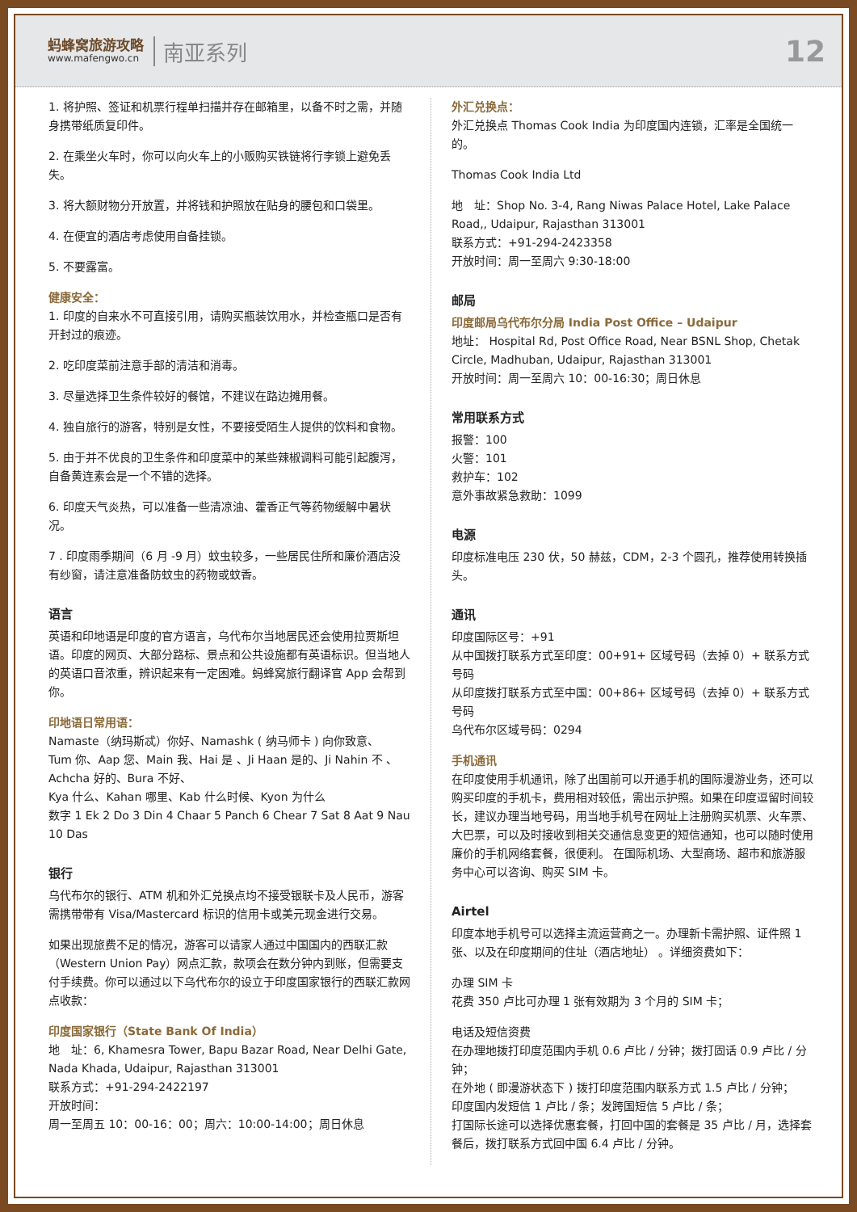蚂蜂窝旅游攻略
www.mafengwo.cn
南亚系列
12
1. 将护照、签证和机票行程单扫描并存在邮箱里，以备不时之需，并随身携带纸质复印件。
2. 在乘坐火车时，你可以向火车上的小贩购买铁链将行李锁上避免丢失。
3. 将大额财物分开放置，并将钱和护照放在贴身的腰包和口袋里。
4. 在便宜的酒店考虑使用自备挂锁。
5. 不要露富。
健康安全：
1. 印度的自来水不可直接引用，请购买瓶装饮用水，并检查瓶口是否有开封过的痕迹。
2. 吃印度菜前注意手部的清洁和消毒。
3. 尽量选择卫生条件较好的餐馆，不建议在路边摊用餐。
4. 独自旅行的游客，特别是女性，不要接受陌生人提供的饮料和食物。
5. 由于并不优良的卫生条件和印度菜中的某些辣椒调料可能引起腹泻，自备黄连素会是一个不错的选择。
6. 印度天气炎热，可以准备一些清凉油、藿香正气等药物缓解中暑状况。
7 . 印度雨季期间（6 月 -9 月）蚊虫较多，一些居民住所和廉价酒店没有纱窗，请注意准备防蚊虫的药物或蚊香。
语言
英语和印地语是印度的官方语言，乌代布尔当地居民还会使用拉贾斯坦语。印度的网页、大部分路标、景点和公共设施都有英语标识。但当地人的英语口音浓重，辨识起来有一定困难。蚂蜂窝旅行翻译官 App 会帮到你。
印地语日常用语：
Namaste（纳玛斯忒）你好、Namashk ( 纳马师卡 ) 向你致意、
Tum 你、Aap 您、Main 我、Hai 是 、Ji Haan 是的、Ji Nahin 不 、Achcha 好的、Bura 不好、
Kya 什么、Kahan 哪里、Kab 什么时候、Kyon 为什么
数字 1 Ek 2 Do 3 Din 4 Chaar 5 Panch 6 Chear 7 Sat 8 Aat 9 Nau 10 Das
银行
乌代布尔的银行、ATM 机和外汇兑换点均不接受银联卡及人民币，游客需携带带有 Visa/Mastercard 标识的信用卡或美元现金进行交易。
如果出现旅费不足的情况，游客可以请家人通过中国国内的西联汇款（Western Union Pay）网点汇款，款项会在数分钟内到账，但需要支付手续费。你可以通过以下乌代布尔的设立于印度国家银行的西联汇款网点收款：
印度国家银行（State Bank Of India）
地　址：6, Khamesra Tower, Bapu Bazar Road, Near Delhi Gate, Nada Khada, Udaipur, Rajasthan 313001
联系方式：+91-294-2422197
开放时间：
周一至周五 10：00-16：00；周六：10:00-14:00；周日休息
外汇兑换点：
外汇兑换点 Thomas Cook India 为印度国内连锁，汇率是全国统一的。
Thomas Cook India Ltd
地　址：Shop No. 3-4, Rang Niwas Palace Hotel, Lake Palace Road,, Udaipur, Rajasthan 313001
联系方式：+91-294-2423358
开放时间：周一至周六 9:30-18:00
邮局
印度邮局乌代布尔分局 India Post Office – Udaipur
地址： Hospital Rd, Post Office Road, Near BSNL Shop, Chetak Circle, Madhuban, Udaipur, Rajasthan 313001
开放时间：周一至周六 10：00-16:30；周日休息
常用联系方式
报警：100
火警：101
救护车：102
意外事故紧急救助：1099
电源
印度标准电压 230 伏，50 赫兹，CDM，2-3 个圆孔，推荐使用转换插头。
通讯
印度国际区号：+91
从中国拨打联系方式至印度：00+91+ 区域号码（去掉 0）+ 联系方式号码
从印度拨打联系方式至中国：00+86+ 区域号码（去掉 0）+ 联系方式号码
乌代布尔区域号码：0294
手机通讯
在印度使用手机通讯，除了出国前可以开通手机的国际漫游业务，还可以购买印度的手机卡，费用相对较低，需出示护照。如果在印度逗留时间较长，建议办理当地号码，用当地手机号在网址上注册购买机票、火车票、大巴票，可以及时接收到相关交通信息变更的短信通知，也可以随时使用廉价的手机网络套餐，很便利。 在国际机场、大型商场、超市和旅游服务中心可以咨询、购买 SIM 卡。
Airtel
印度本地手机号可以选择主流运营商之一。办理新卡需护照、证件照 1 张、以及在印度期间的住址（酒店地址） 。详细资费如下：
办理 SIM 卡
花费 350 卢比可办理 1 张有效期为 3 个月的 SIM 卡；
电话及短信资费
在办理地拨打印度范围内手机 0.6 卢比 / 分钟；拨打固话 0.9 卢比 / 分钟；
在外地 ( 即漫游状态下 ) 拨打印度范围内联系方式 1.5 卢比 / 分钟；
印度国内发短信 1 卢比 / 条；发跨国短信 5 卢比 / 条；
打国际长途可以选择优惠套餐，打回中国的套餐是 35 卢比 / 月，选择套餐后，拨打联系方式回中国 6.4 卢比 / 分钟。